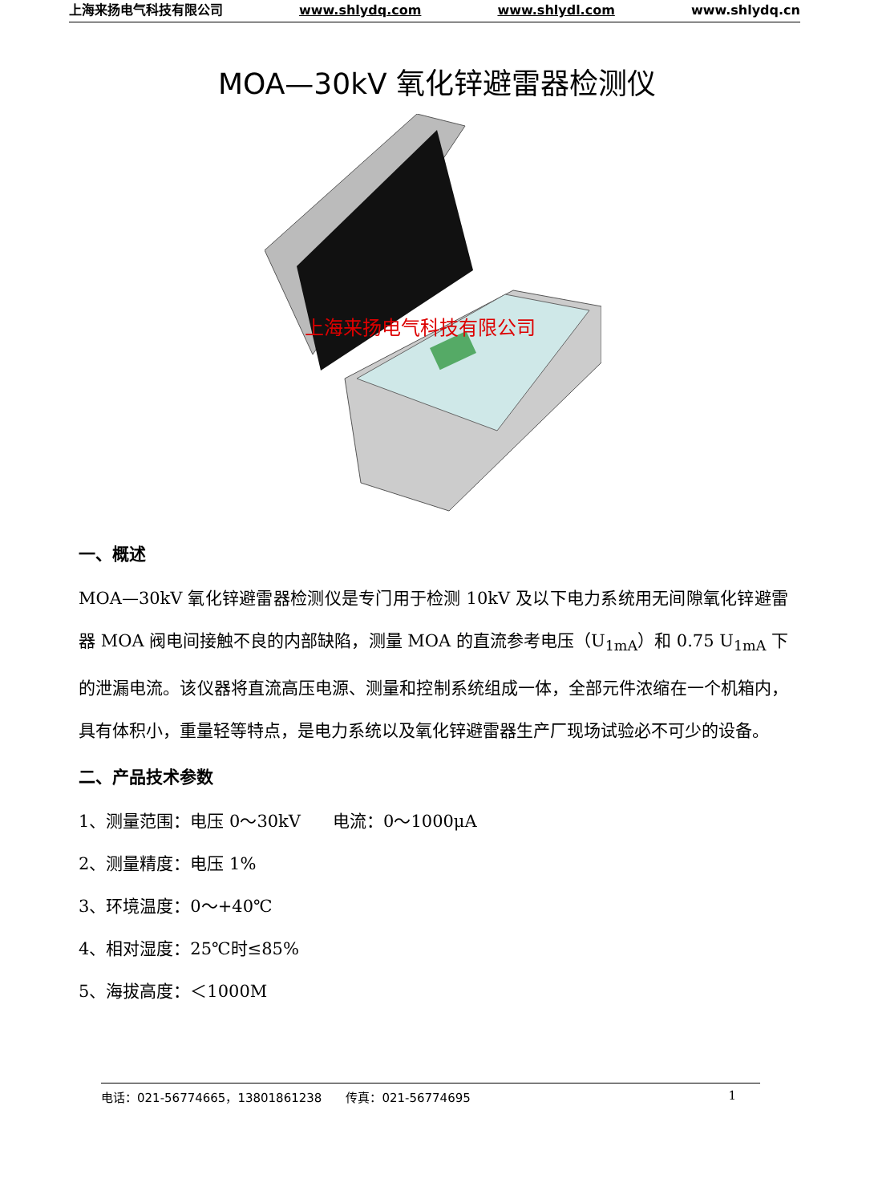上海来扬电气科技有限公司 www.shlydq.com www.shlydl.com www.shlydq.cn
MOA—30kV 氧化锌避雷器检测仪
上海来扬电气科技有限公司
一、概述
MOA—30kV 氧化锌避雷器检测仪是专门用于检测 10kV 及以下电力系统用无间隙氧化锌避雷器 MOA 阀电间接触不良的内部缺陷，测量 MOA 的直流参考电压（U<sub>1mA</sub>）和 0.75 U<sub>1mA</sub> 下的泄漏电流。该仪器将直流高压电源、测量和控制系统组成一体，全部元件浓缩在一个机箱内，具有体积小，重量轻等特点，是电力系统以及氧化锌避雷器生产厂现场试验必不可少的设备。
二、产品技术参数
1、测量范围：电压 0～30kV 电流：0～1000μA
2、测量精度：电压 1%
3、环境温度：0～+40℃
4、相对湿度：25℃时≤85%
5、海拔高度：＜1000M
电话：021-56774665，13801861238 传真：021-56774695 1